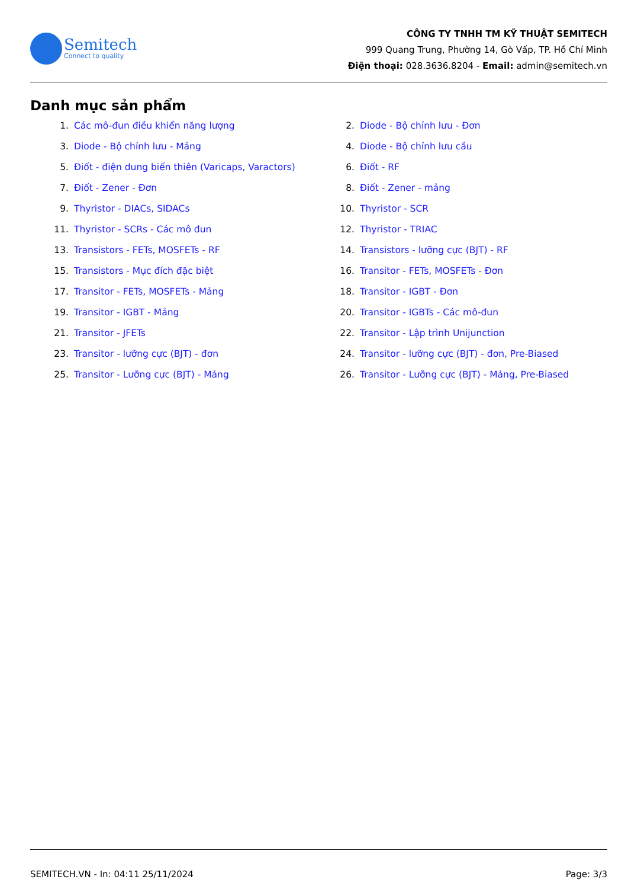Semitech
Connect to quality
CÔNG TY TNHH TM KỸ THUẬT SEMITECH
999 Quang Trung, Phường 14, Gò Vấp, TP. Hồ Chí Minh
Điện thoại: 028.3636.8204 - Email: admin@semitech.vn
Danh mục sản phẩm
1. Các mô-đun điều khiển năng lượng
2. Diode - Bộ chỉnh lưu - Đơn
3. Diode - Bộ chỉnh lưu - Mảng
4. Diode - Bộ chỉnh lưu cầu
5. Điốt - điện dung biến thiên (Varicaps, Varactors)
6. Điốt - RF
7. Điốt - Zener - Đơn
8. Điốt - Zener - mảng
9. Thyristor - DIACs, SIDACs
10. Thyristor - SCR
11. Thyristor - SCRs - Các mô đun
12. Thyristor - TRIAC
13. Transistors - FETs, MOSFETs - RF
14. Transistors - lưỡng cực (BJT) - RF
15. Transistors - Mục đích đặc biệt
16. Transitor - FETs, MOSFETs - Đơn
17. Transitor - FETs, MOSFETs - Mảng
18. Transitor - IGBT - Đơn
19. Transitor - IGBT - Mảng
20. Transitor - IGBTs - Các mô-đun
21. Transitor - JFETs
22. Transitor - Lập trình Unijunction
23. Transitor - lưỡng cực (BJT) - đơn
24. Transitor - lưỡng cực (BJT) - đơn, Pre-Biased
25. Transitor - Lưỡng cực (BJT) - Mảng
26. Transitor - Lưỡng cực (BJT) - Mảng, Pre-Biased
SEMITECH.VN - In: 04:11 25/11/2024 Page: 3/3